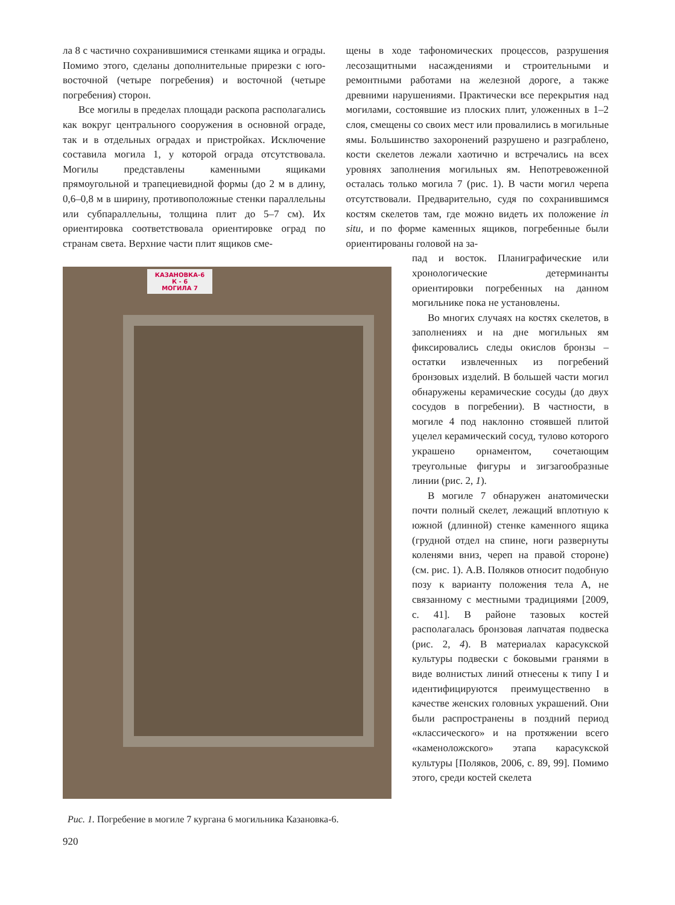ла 8 с частично сохранившимися стенками ящика и ограды. Помимо этого, сделаны дополнительные прирезки с юго-восточной (четыре погребения) и восточной (четыре погребения) сторон.
Все могилы в пределах площади раскопа располагались как вокруг центрального сооружения в основной ограде, так и в отдельных оградах и пристройках. Исключение составила могила 1, у которой ограда отсутствовала. Могилы представлены каменными ящиками прямоугольной и трапециевидной формы (до 2 м в длину, 0,6–0,8 м в ширину, противоположные стенки параллельны или субпараллельны, толщина плит до 5–7 см). Их ориентировка соответствовала ориентировке оград по странам света. Верхние части плит ящиков сме-
щены в ходе тафономических процессов, разрушения лесозащитными насаждениями и строительными и ремонтными работами на железной дороге, а также древними нарушениями. Практически все перекрытия над могилами, состоявшие из плоских плит, уложенных в 1–2 слоя, смещены со своих мест или провалились в могильные ямы. Большинство захоронений разрушено и разграблено, кости скелетов лежали хаотично и встречались на всех уровнях заполнения могильных ям. Непотревоженной осталась только могила 7 (рис. 1). В части могил черепа отсутствовали. Предварительно, судя по сохранившимся костям скелетов там, где можно видеть их положение in situ, и по форме каменных ящиков, погребенные были ориентированы головой на за-
КАЗАНОВКА-6
К - 6
МОГИЛА 7
Рис. 1. Погребение в могиле 7 кургана 6 могильника Казановка-6.
пад и восток. Планиграфические или хронологические детерминанты ориентировки погребенных на данном могильнике пока не установлены.
Во многих случаях на костях скелетов, в заполнениях и на дне могильных ям фиксировались следы окислов бронзы – остатки извлеченных из погребений бронзовых изделий. В большей части могил обнаружены керамические сосуды (до двух сосудов в погребении). В частности, в могиле 4 под наклонно стоявшей плитой уцелел керамический сосуд, тулово которого украшено орнаментом, сочетающим треугольные фигуры и зигзагообразные линии (рис. 2, 1).
В могиле 7 обнаружен анатомически почти полный скелет, лежащий вплотную к южной (длинной) стенке каменного ящика (грудной отдел на спине, ноги развернуты коленями вниз, череп на правой стороне) (см. рис. 1). А.В. Поляков относит подобную позу к варианту положения тела А, не связанному с местными традициями [2009, с. 41]. В районе тазовых костей располагалась бронзовая лапчатая подвеска (рис. 2, 4). В материалах карасукской культуры подвески с боковыми гранями в виде волнистых линий отнесены к типу I и идентифицируются преимущественно в качестве женских головных украшений. Они были распространены в поздний период «классического» и на протяжении всего «каменоложского» этапа карасукской культуры [Поляков, 2006, с. 89, 99]. Помимо этого, среди костей скелета
920